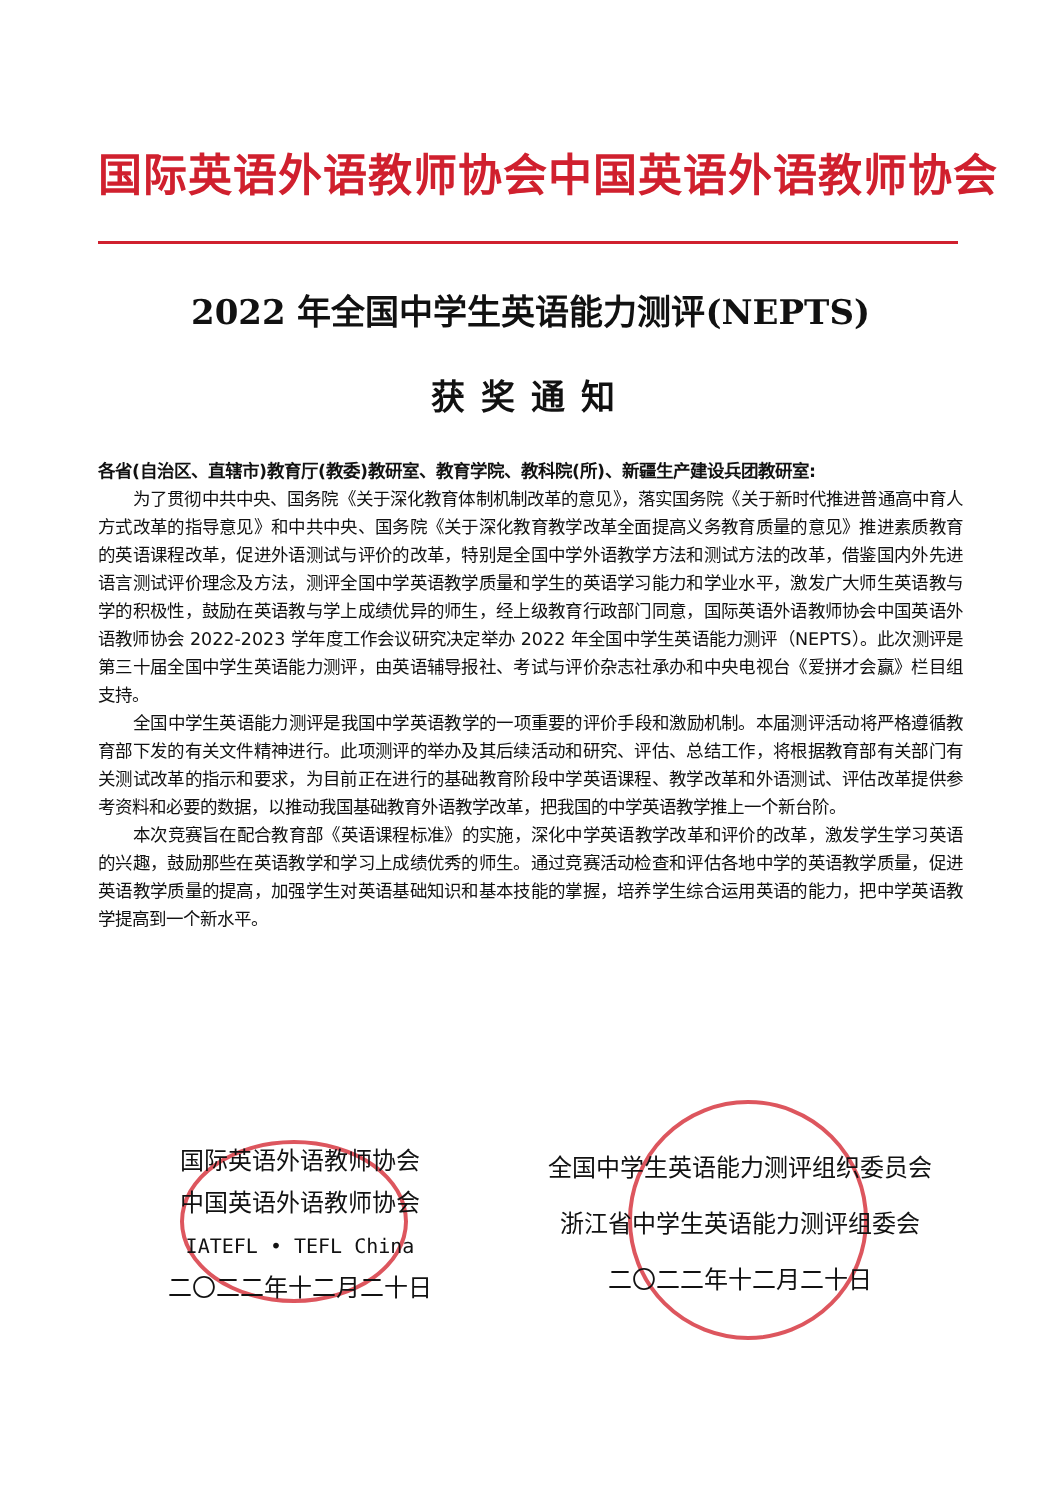国际英语外语教师协会中国英语外语教师协会
2022 年全国中学生英语能力测评(NEPTS)
获奖通知
各省(自治区、直辖市)教育厅(教委)教研室、教育学院、教科院(所)、新疆生产建设兵团教研室:
为了贯彻中共中央、国务院《关于深化教育体制机制改革的意见》，落实国务院《关于新时代推进普通高中育人方式改革的指导意见》和中共中央、国务院《关于深化教育教学改革全面提高义务教育质量的意见》推进素质教育的英语课程改革，促进外语测试与评价的改革，特别是全国中学外语教学方法和测试方法的改革，借鉴国内外先进语言测试评价理念及方法，测评全国中学英语教学质量和学生的英语学习能力和学业水平，激发广大师生英语教与学的积极性，鼓励在英语教与学上成绩优异的师生，经上级教育行政部门同意，国际英语外语教师协会中国英语外语教师协会 2022-2023 学年度工作会议研究决定举办 2022 年全国中学生英语能力测评（NEPTS）。此次测评是第三十届全国中学生英语能力测评，由英语辅导报社、考试与评价杂志社承办和中央电视台《爱拼才会赢》栏目组支持。
全国中学生英语能力测评是我国中学英语教学的一项重要的评价手段和激励机制。本届测评活动将严格遵循教育部下发的有关文件精神进行。此项测评的举办及其后续活动和研究、评估、总结工作，将根据教育部有关部门有关测试改革的指示和要求，为目前正在进行的基础教育阶段中学英语课程、教学改革和外语测试、评估改革提供参考资料和必要的数据，以推动我国基础教育外语教学改革，把我国的中学英语教学推上一个新台阶。
本次竞赛旨在配合教育部《英语课程标准》的实施，深化中学英语教学改革和评价的改革，激发学生学习英语的兴趣，鼓励那些在英语教学和学习上成绩优秀的师生。通过竞赛活动检查和评估各地中学的英语教学质量，促进英语教学质量的提高，加强学生对英语基础知识和基本技能的掌握，培养学生综合运用英语的能力，把中学英语教学提高到一个新水平。
国际英语外语教师协会
中国英语外语教师协会
IATEFL • TEFL China
二〇二二年十二月二十日
全国中学生英语能力测评组织委员会
浙江省中学生英语能力测评组委会
二〇二二年十二月二十日